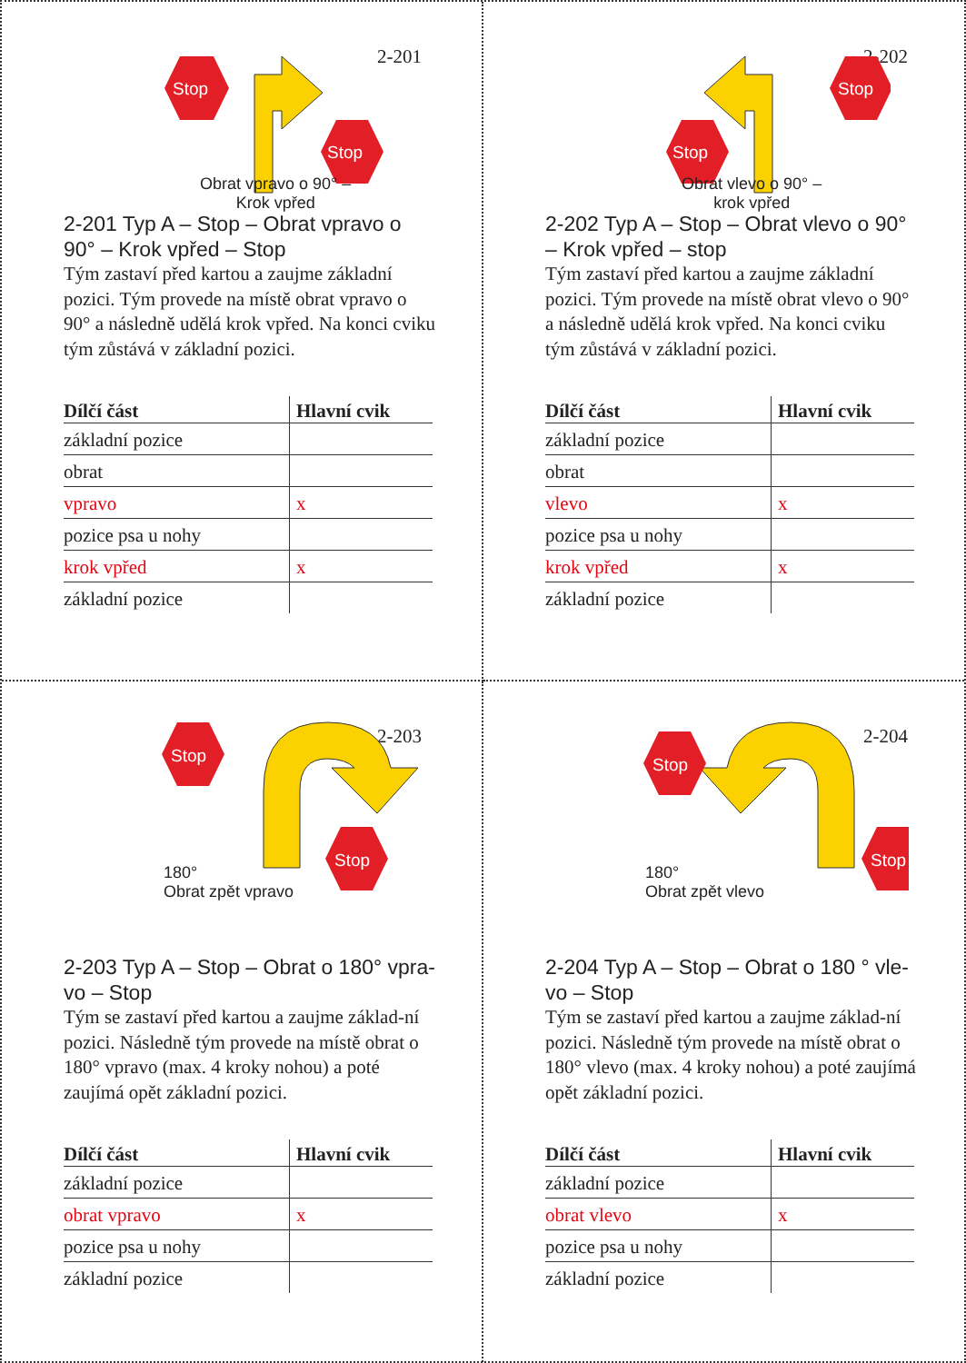2-201
Stop
Stop
Obrat vpravo o 90° –
Krok vpřed
2-201 Typ A – Stop – Obrat vpravo o 90° – Krok vpřed – Stop
Tým zastaví před kartou a zaujme základní pozici. Tým provede na místě obrat vpravo o 90° a následně udělá krok vpřed. Na konci cviku tým zůstává v základní pozici.
| Dílčí část | Hlavní cvik |
| --- | --- |
| základní pozice | |
| obrat | |
| vpravo | x |
| pozice psa u nohy | |
| krok vpřed | x |
| základní pozice | |
2-202
Stop
Stop
Obrat vlevo o 90° –
krok vpřed
2-202 Typ A – Stop – Obrat vlevo o 90° – Krok vpřed – stop
Tým zastaví před kartou a zaujme základní pozici. Tým provede na místě obrat vlevo o 90° a následně udělá krok vpřed. Na konci cviku tým zůstává v základní pozici.
| Dílčí část | Hlavní cvik |
| --- | --- |
| základní pozice | |
| obrat | |
| vlevo | x |
| pozice psa u nohy | |
| krok vpřed | x |
| základní pozice | |
2-203
Stop
Stop
180°
Obrat zpět vpravo
2-203 Typ A – Stop – Obrat o 180° vpra-vo – Stop
Tým se zastaví před kartou a zaujme základ-ní pozici. Následně tým provede na místě obrat o 180° vpravo (max. 4 kroky nohou) a poté zaujímá opět základní pozici.
| Dílčí část | Hlavní cvik |
| --- | --- |
| základní pozice | |
| obrat vpravo | x |
| pozice psa u nohy | |
| základní pozice | |
2-204
Stop
Stop
180°
Obrat zpět vlevo
2-204 Typ A – Stop – Obrat o 180 ° vle-vo – Stop
Tým se zastaví před kartou a zaujme základ-ní pozici. Následně tým provede na místě obrat o 180° vlevo (max. 4 kroky nohou) a poté zaujímá opět základní pozici.
| Dílčí část | Hlavní cvik |
| --- | --- |
| základní pozice | |
| obrat vlevo | x |
| pozice psa u nohy | |
| základní pozice | |